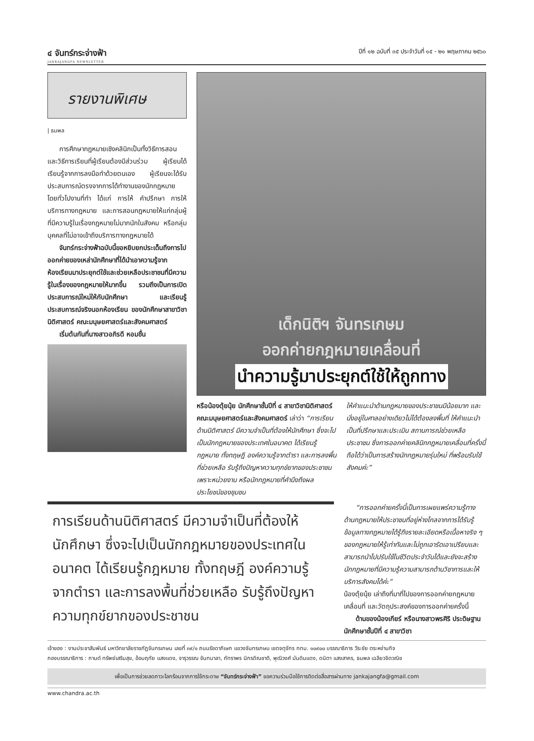๔ จันทร์กระจ่างฟ้า
JANKAJANGFA NEWSLETTER
ปีที่ ๑๒ ฉบับที่ ๓๕ ประจำวันที่ ๑๕ - ๒๑ พฤษภาคม ๒๕๖๐
รายงานพิเศษ
| ธนพล
การศึกษากฎหมายเชิงคลินิกเป็นทั้งวิธีการสอนและวิธีการเรียนที่ผู้เรียนต้องมีส่วนร่วม ผู้เรียนได้เรียนรู้จากการลงมือทำด้วยตนเอง ผู้เรียนจะได้รับประสบการณ์ตรงจากการได้ทำงานของนักกฎหมาย โดยทั่วไปงานที่ทำ ได้แก่ การให้ คำปรึกษา การให้บริการทางกฎหมาย และการสอนกฎหมายให้แก่กลุ่มผู้ที่มีความรู้ในเรื่องกฎหมายไม่มากนักในสังคม หรือกลุ่มบุคคลที่ไม่อาจเข้าถึงบริการทางกฎหมายได้
จันทร์กระจ่างฟ้าฉบับนี้ขอหยิบยกประเด็นถึงการไปออกค่ายของเหล่านักศึกษาที่ได้นำเอาความรู้จากห้องเรียนมาประยุกต์ใช้และช่วยเหลือประชาชนที่มีความรู้ในเรื่องของกฎหมายให้มากขึ้น รวมถึงเป็นการเปิดประสบการณ์ใหม่ให้กับนักศึกษา และเรียนรู้ประสบการณ์จริงนอกห้องเรียน ของนักศึกษาสาขาวิชานิติศาสตร์ คณะมนุษยศาสตร์และสังคมศาสตร์
เริ่มต้นกันที่นางสาวอภิรดี หอมชื่น
เด็กนิติฯ จันทรเกษม
ออกค่ายกฎหมายเคลื่อนที่
นำความรู้มาประยุกต์ใช้ให้ถูกทาง
หรือน้องตุ้ยนุ้ย นักศึกษาชั้นปีที่ ๔ สาขาวิชานิติศาสตร์ คณะมนุษยศาสตร์และสังคมศาสตร์ เล่าว่า “การเรียนด้านนิติศาสตร์ มีความจำเป็นที่ต้องให้นักศึกษา ซึ่งจะไปเป็นนักกฎหมายของประเทศในอนาคต ได้เรียนรู้กฎหมาย ทั้งทฤษฎี องค์ความรู้จากตำรา และการลงพื้นที่ช่วยเหลือ รับรู้ถึงปัญหาความทุกข์ยากของประชาชน เพราะหน่วยงาน หรือนักกฎหมายที่คำนึงถึงผลประโยชน์ของชุมชน
ให้คำแนะนำด้านกฎหมายของประชาชนมีน้อยมาก และนั่งอยู่ในศาลอย่างเดียวไม่ได้ต้องลงพื้นที่ ให้คำแนะนำ เป็นที่ปรึกษาและประเมิน สถานการณ์ช่วยเหลือประชาชน ซึ่งการออกค่ายคลินิกกฎหมายเคลื่อนที่ครั้งนี้ ถือได้ว่าเป็นการสร้างนักกฎหมายรุ่นใหม่ ที่พร้อมรับใช้สังคมค่ะ”
การเรียนด้านนิติศาสตร์ มีความจำเป็นที่ต้องให้นักศึกษา ซึ่งจะไปเป็นนักกฎหมายของประเทศในอนาคต ได้เรียนรู้กฎหมาย ทั้งทฤษฎี องค์ความรู้จากตำรา และการลงพื้นที่ช่วยเหลือ รับรู้ถึงปัญหาความทุกข์ยากของประชาชน
“การออกค่ายครั้งนี้เป็นการเผยแพร่ความรู้ทางด้านกฎหมายให้ประชาชนที่อยู่ห่างไกลจากการได้รับรู้ข้อมูลทางกฎหมายได้รู้ถึงรายละเอียดหรือเนื้อหาจริง ๆ ของกฎหมายให้รู้เท่าทันและไม่ถูกเอารัดเอาเปรียบและสามารถนำไปปรับใช้ในชีวิตประจำวันได้และยังจะสร้างนักกฎหมายที่มีความรู้ความสามารถด้านวิชาการและให้บริการสังคมได้ค่ะ”
น้องตุ้ยนุ้ย เล่าถึงที่มาที่ไปของการออกค่ายกฎหมายเคลื่อนที่ และวัตถุประสงค์ของการออกค่ายครั้งนี้
ด้านของน้องเกียร์ หรือนางสาวพรศิริ ประดิษฐาน นักศึกษาชั้นปีที่ ๔ สาขาวิชา
เจ้าของ : งานประชาสัมพันธ์ มหาวิทยาลัยราชภัฏจันทรเกษม เลขที่ ๓๙/๑ ถนนรัชดาภิเษก แขวงจันทรเกษม เขตจตุจักร กทม. ๑๐๙๐๐ บรรณาธิการ วีระชัย ตระหง่านกิจ
กองบรรณาธิการ : กานต์ ทรัพย์เสริมสุข, อ้อมฤทัย แสงแดง, จารุวรรณ จันทมาลา, ภัทราพร นิกรดิณชาติ, พุฒิวงศ์ มันดินแดง, ดนิตา แสงสาคร, ธนพล เฉลียวจิตวณิช
เพื่อเป็นการช่วยลดภาวะโลกร้อนจากการใช้กระดาษ “จันทร์กระจ่างฟ้า” ขอความร่วมมือใช้การติดต่อสื่อสารผ่านทาง jankajangfa@gmail.com
www.chandra.ac.th